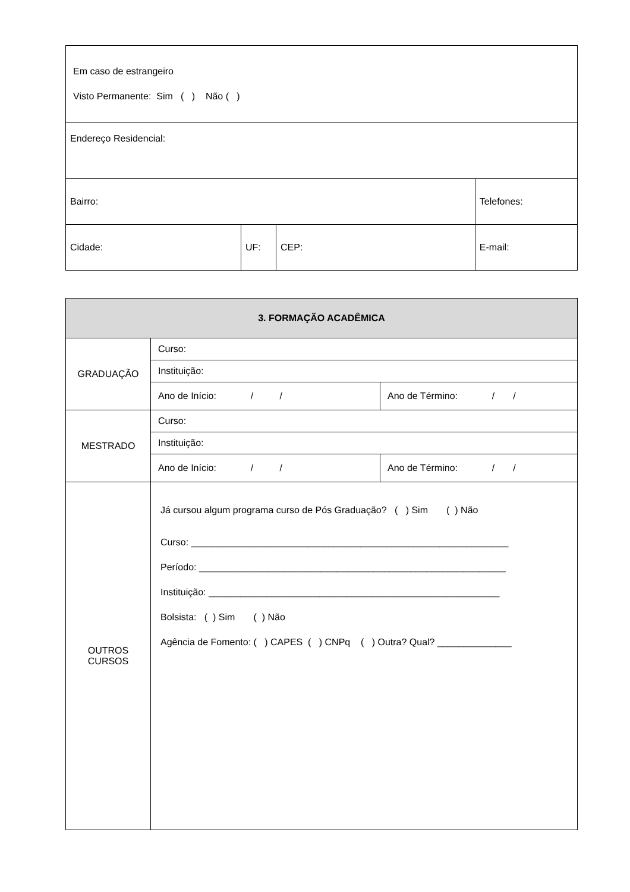| Em caso de estrangeiro Visto Permanente: Sim ( ) Não ( ) | | | |
| Endereço Residencial: | | | |
| Bairro: | | | Telefones: |
| Cidade: | UF: | CEP: | E-mail: |
| 3. FORMAÇÃO ACADÊMICA | | |
| --- | --- | --- |
| GRADUAÇÃO | Curso: | |
| | Instituição: | |
| | Ano de Início: / / | Ano de Término: / / |
| MESTRADO | Curso: | |
| | Instituição: | |
| | Ano de Início: / / | Ano de Término: / / |
| OUTROS CURSOS | Já cursou algum programa curso de Pós Graduação? ( ) Sim ( ) Não Curso: ____________________________________________________________ Período: __________________________________________________________ Instituição: _______________________________________________________ Bolsista: ( ) Sim ( ) Não Agência de Fomento: ( ) CAPES ( ) CNPq ( ) Outra? Qual? ______________ | |